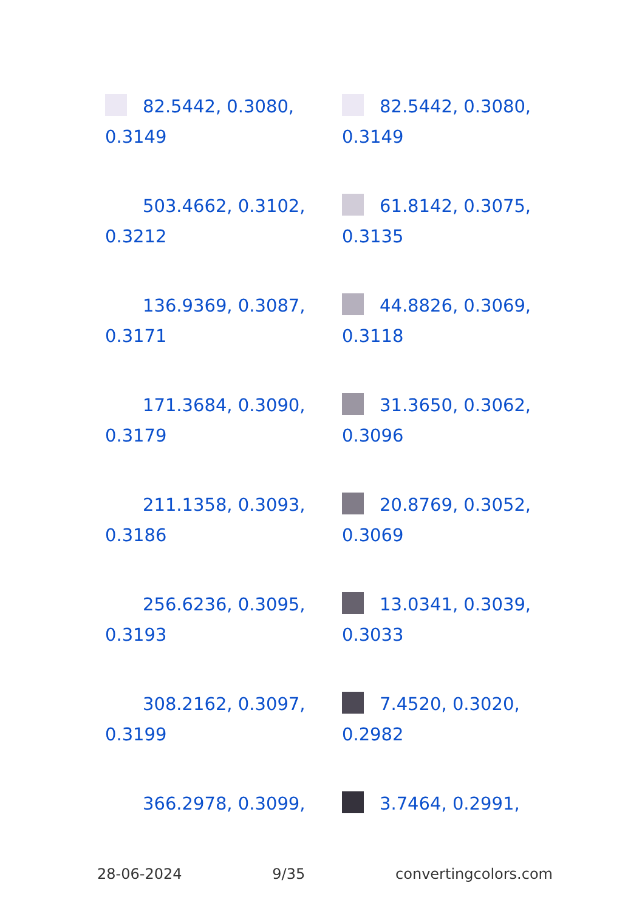82.5442, 0.3080, 0.3149
82.5442, 0.3080, 0.3149
503.4662, 0.3102, 0.3212
61.8142, 0.3075, 0.3135
136.9369, 0.3087, 0.3171
44.8826, 0.3069, 0.3118
171.3684, 0.3090, 0.3179
31.3650, 0.3062, 0.3096
211.1358, 0.3093, 0.3186
20.8769, 0.3052, 0.3069
256.6236, 0.3095, 0.3193
13.0341, 0.3039, 0.3033
308.2162, 0.3097, 0.3199
7.4520, 0.3020, 0.2982
366.2978, 0.3099,
3.7464, 0.2991,
28-06-2024 9/35 convertingcolors.com